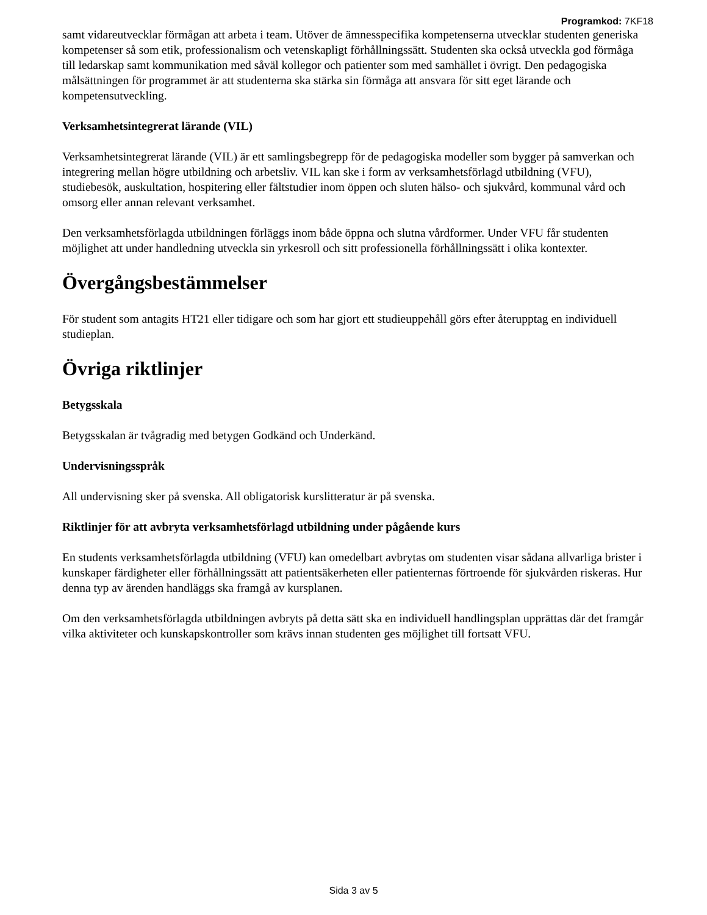Programkod: 7KF18
samt vidareutvecklar förmågan att arbeta i team. Utöver de ämnesspecifika kompetenserna utvecklar studenten generiska kompetenser så som etik, professionalism och vetenskapligt förhållningssätt. Studenten ska också utveckla god förmåga till ledarskap samt kommunikation med såväl kollegor och patienter som med samhället i övrigt. Den pedagogiska målsättningen för programmet är att studenterna ska stärka sin förmåga att ansvara för sitt eget lärande och kompetensutveckling.
Verksamhetsintegrerat lärande (VIL)
Verksamhetsintegrerat lärande (VIL) är ett samlingsbegrepp för de pedagogiska modeller som bygger på samverkan och integrering mellan högre utbildning och arbetsliv. VIL kan ske i form av verksamhetsförlagd utbildning (VFU), studiebesök, auskultation, hospitering eller fältstudier inom öppen och sluten hälso- och sjukvård, kommunal vård och omsorg eller annan relevant verksamhet.
Den verksamhetsförlagda utbildningen förläggs inom både öppna och slutna vårdformer. Under VFU får studenten möjlighet att under handledning utveckla sin yrkesroll och sitt professionella förhållningssätt i olika kontexter.
Övergångsbestämmelser
För student som antagits HT21 eller tidigare och som har gjort ett studieuppehåll görs efter återupptag en individuell studieplan.
Övriga riktlinjer
Betygsskala
Betygsskalan är tvågradig med betygen Godkänd och Underkänd.
Undervisningsspråk
All undervisning sker på svenska. All obligatorisk kurslitteratur är på svenska.
Riktlinjer för att avbryta verksamhetsförlagd utbildning under pågående kurs
En students verksamhetsförlagda utbildning (VFU) kan omedelbart avbrytas om studenten visar sådana allvarliga brister i kunskaper färdigheter eller förhållningssätt att patientsäkerheten eller patienternas förtroende för sjukvården riskeras. Hur denna typ av ärenden handläggs ska framgå av kursplanen.
Om den verksamhetsförlagda utbildningen avbryts på detta sätt ska en individuell handlingsplan upprättas där det framgår vilka aktiviteter och kunskapskontroller som krävs innan studenten ges möjlighet till fortsatt VFU.
Sida 3 av 5